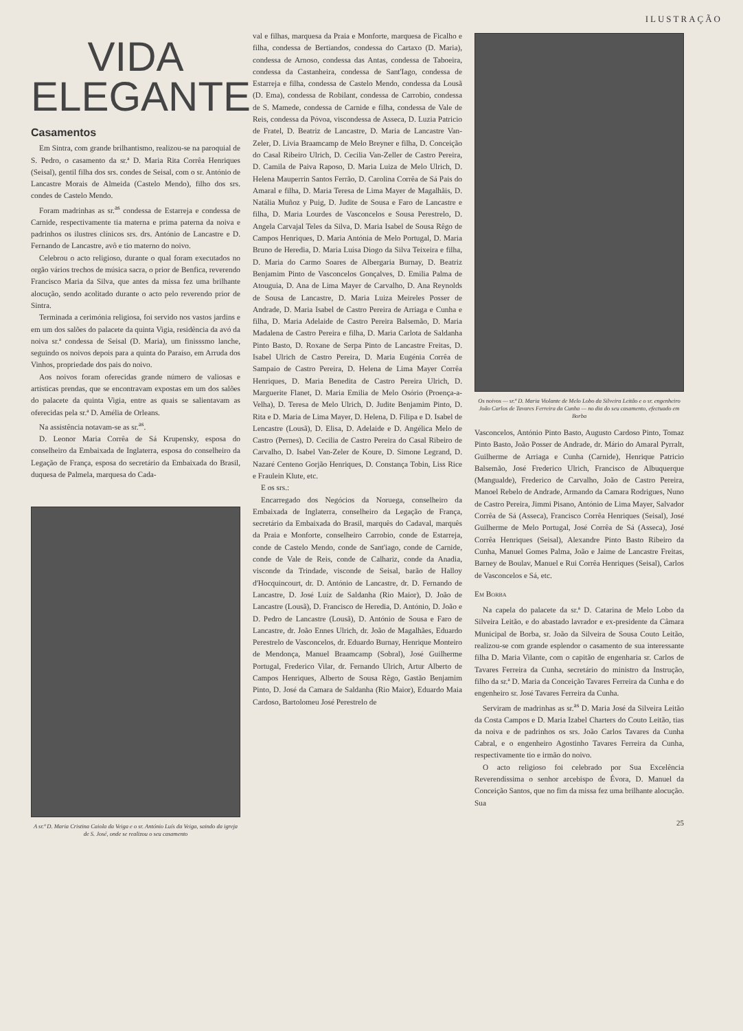ILUSTRAÇÃO
VIDA
ELEGANTE
Casamentos
Em Sintra, com grande brilhantismo, realizou-se na paroquial de S. Pedro, o casamento da sr.ª D. Maria Rita Corrêa Henriques (Seisal), gentil filha dos srs. condes de Seisal, com o sr. António de Lancastre Morais de Almeida (Castelo Mendo), filho dos srs. condes de Castelo Mendo.
Foram madrinhas as sr.<sup>as</sup> condessa de Estarreja e condessa de Carnide, respectivamente tia materna e prima paterna da noiva e padrinhos os ilustres clínicos srs. drs. António de Lancastre e D. Fernando de Lancastre, avô e tio materno do noivo.
Celebrou o acto religioso, durante o qual foram executados no orgão vários trechos de música sacra, o prior de Benfica, reverendo Francisco Maria da Silva, que antes da missa fez uma brilhante alocução, sendo acolitado durante o acto pelo reverendo prior de Sintra.
Terminada a cerimónia religiosa, foi servido nos vastos jardins e em um dos salões do palacete da quinta Vigia, residência da avó da noiva sr.ª condessa de Seisal (D. Maria), um finisssmo lanche, seguindo os noivos depois para a quinta do Paraíso, em Arruda dos Vinhos, propriedade dos pais do noivo.
Aos noivos foram oferecidas grande número de valiosas e artísticas prendas, que se encontravam expostas em um dos salões do palacete da quinta Vigia, entre as quais se salientavam as oferecidas pela sr.ª D. Amélia de Orleans.
Na assistência notavam-se as sr.<sup>as</sup>.
D. Leonor Maria Corrêa de Sá Krupensky, esposa do conselheiro da Embaixada de Inglaterra, esposa do conselheiro da Legação de França, esposa do secretário da Embaixada do Brasil, duquesa de Palmela, marquesa do Cada-
A sr.ª D. Maria Cristina Caiola da Veiga e o sr. António Luís da Veiga, saindo da igreja de S. José, onde se realizou o seu casamento
val e filhas, marquesa da Praia e Monforte, marquesa de Ficalho e filha, condessa de Bertiandos, condessa do Cartaxo (D. Maria), condessa de Arnoso, condessa das Antas, condessa de Taboeira, condessa da Castanheira, condessa de Sant'Iago, condessa de Estarreja e filha, condessa de Castelo Mendo, condessa da Lousã (D. Ema), condessa de Robilant, condessa de Carrobio, condessa de S. Mamede, condessa de Carnide e filha, condessa de Vale de Reis, condessa da Póvoa, viscondessa de Asseca, D. Luzia Patricio de Fratel, D. Beatriz de Lancastre, D. Maria de Lancastre Van-Zeler, D. Livia Braamcamp de Melo Breyner e filha, D. Conceição do Casal Ribeiro Ulrich, D. Cecilia Van-Zeller de Castro Pereira, D. Camila de Paiva Raposo, D. Maria Luiza de Melo Ulrich, D. Helena Mauperrin Santos Ferrão, D. Carolina Corrêa de Sá Pais do Amaral e filha, D. Maria Teresa de Lima Mayer de Magalhãis, D. Natália Muñoz y Puig, D. Judite de Sousa e Faro de Lancastre e filha, D. Maria Lourdes de Vasconcelos e Sousa Perestrelo, D. Angela Carvajal Teles da Silva, D. Maria Isabel de Sousa Rêgo de Campos Henriques, D. Maria Antónia de Melo Portugal, D. Maria Bruno de Heredia, D. Maria Luísa Diogo da Silva Teixeira e filha, D. Maria do Carmo Soares de Albergaria Burnay, D. Beatriz Benjamim Pinto de Vasconcelos Gonçalves, D. Emilia Palma de Atouguia, D. Ana de Lima Mayer de Carvalho, D. Ana Reynolds de Sousa de Lancastre, D. Maria Luiza Meireles Posser de Andrade, D. Maria Isabel de Castro Pereira de Arriaga e Cunha e filha, D. Maria Adelaide de Castro Pereira Balsemão, D. Maria Madalena de Castro Pereira e filha, D. Maria Carlota de Saldanha Pinto Basto, D. Roxane de Serpa Pinto de Lancastre Freitas, D. Isabel Ulrich de Castro Pereira, D. Maria Eugénia Corrêa de Sampaio de Castro Pereira, D. Helena de Lima Mayer Corrêa Henriques, D. Maria Benedita de Castro Pereira Ulrich, D. Marguerite Flanet, D. Maria Emilia de Melo Osório (Proença-a-Velha), D. Teresa de Melo Ulrich, D. Judite Benjamim Pinto, D. Rita e D. Maria de Lima Mayer, D. Helena, D. Filipa e D. Isabel de Lencastre (Lousã), D. Elisa, D. Adelaide e D. Angélica Melo de Castro (Pernes), D. Cecilia de Castro Pereira do Casal Ribeiro de Carvalho, D. Isabel Van-Zeler de Koure, D. Simone Legrand, D. Nazaré Centeno Gorjão Henriques, D. Constança Tobin, Liss Rice e Fraulein Klute, etc.
E os srs.:
Encarregado dos Negócios da Noruega, conselheiro da Embaixada de Inglaterra, conselheiro da Legação de França, secretário da Embaixada do Brasil, marquês do Cadaval, marquês da Praia e Monforte, conselheiro Carrobio, conde de Estarreja, conde de Castelo Mendo, conde de Sant'iago, conde de Carnide, conde de Vale de Reis, conde de Calhariz, conde da Anadia, visconde da Trindade, visconde de Seisal, barão de Halloy d'Hocquincourt, dr. D. António de Lancastre, dr. D. Fernando de Lancastre, D. José Luíz de Saldanha (Rio Maior), D. João de Lancastre (Lousã), D. Francisco de Heredia, D. António, D. João e D. Pedro de Lancastre (Lousã), D. António de Sousa e Faro de Lancastre, dr. João Ennes Ulrich, dr. João de Magalhães, Eduardo Perestrelo de Vasconcelos, dr. Eduardo Burnay, Henrique Monteiro de Mendonça, Manuel Braamcamp (Sobral), José Guilherme Portugal, Frederico Vilar, dr. Fernando Ulrich, Artur Alberto de Campos Henriques, Alberto de Sousa Rêgo, Gastão Benjamim Pinto, D. José da Camara de Saldanha (Rio Maior), Eduardo Maia Cardoso, Bartolomeu José Perestrelo de
Os noivos — sr.ª D. Maria Violante de Melo Lobo da Silveira Leitão e o sr. engenheiro João Carlos de Tavares Ferreira da Cunha — no dia do seu casamento, efectuado em Borba
Vasconcelos, António Pinto Basto, Augusto Cardoso Pinto, Tomaz Pinto Basto, João Posser de Andrade, dr. Mário do Amaral Pyrralt, Guilherme de Arriaga e Cunha (Carnide), Henrique Patricio Balsemão, José Frederico Ulrich, Francisco de Albuquerque (Mangualde), Frederico de Carvalho, João de Castro Pereira, Manoel Rebelo de Andrade, Armando da Camara Rodrigues, Nuno de Castro Pereira, Jimmi Pisano, António de Lima Mayer, Salvador Corrêa de Sá (Asseca), Francisco Corrêa Henriques (Seisal), José Guilherme de Melo Portugal, José Corrêa de Sá (Asseca), José Corrêa Henriques (Seisal), Alexandre Pinto Basto Ribeiro da Cunha, Manuel Gomes Palma, João e Jaime de Lancastre Freitas, Barney de Boulav, Manuel e Rui Corrêa Henriques (Seisal), Carlos de Vasconcelos e Sá, etc.
Em Borba
Na capela do palacete da sr.ª D. Catarina de Melo Lobo da Silveira Leitão, e do abastado lavrador e ex-presidente da Câmara Municipal de Borba, sr. João da Silveira de Sousa Couto Leitão, realizou-se com grande esplendor o casamento de sua interessante filha D. Maria Vilante, com o capitão de engenharia sr. Carlos de Tavares Ferreira da Cunha, secretário do ministro da Instrução, filho da sr.ª D. Maria da Conceição Tavares Ferreira da Cunha e do engenheiro sr. José Tavares Ferreira da Cunha.
Serviram de madrinhas as sr.<sup>as</sup> D. Maria José da Silveira Leitão da Costa Campos e D. Maria Izabel Charters do Couto Leitão, tias da noiva e de padrinhos os srs. João Carlos Tavares da Cunha Cabral, e o engenheiro Agostinho Tavares Ferreira da Cunha, respectivamente tio e irmão do noivo.
O acto religioso foi celebrado por Sua Excelência Reverendíssima o senhor arcebispo de Évora, D. Manuel da Conceição Santos, que no fim da missa fez uma brilhante alocução. Sua
25